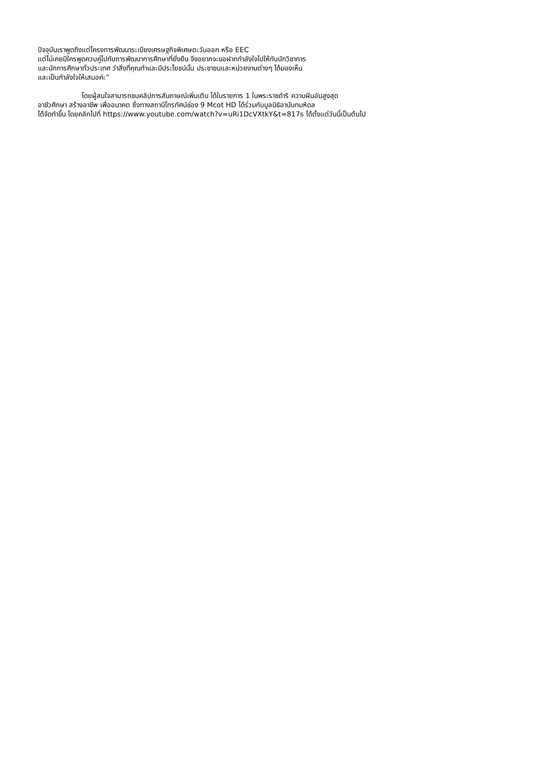ปัจจุบันเราพูดถึงแต่โครงการพัฒนาระเบียงเศรษฐกิจพิเศษตะวันออก หรือ EEC
แต่ไม่เคยมีใครพูดควบคู่ไปกับการพัฒนาการศึกษาที่ยั่งยืน จึงอยากจะขอฝากกำลังใจไปให้กับนักวิชาการ
และนักการศึกษาทั่วประเทศ ว่าสิ่งที่คุณทำและมีประโยชน์นั้น ประชาชนและหน่วยงานต่างๆ ได้มองเห็น
และเป็นกำลังใจให้เสมอค่ะ”
โดยผู้สนใจสามารถชมคลิปการสัมภาษณ์เพิ่มเติม ได้ในรายการ 1 ในพระราชดำริ ความฝันอันสูงสุด
อาชีวศึกษา สร้างอาชีพ เพื่ออนาคต ซึ่งทางสถานีโทรทัศน์ช่อง 9 Mcot HD ได้ร่วมกับมูลนิธิอานันทมหิดล
ได้จัดทำขึ้น โดยคลิกไปที่ https://www.youtube.com/watch?v=uRi1DcVXtkY&t=817s ได้ตั้งแต่วันนี้เป็นต้นไป